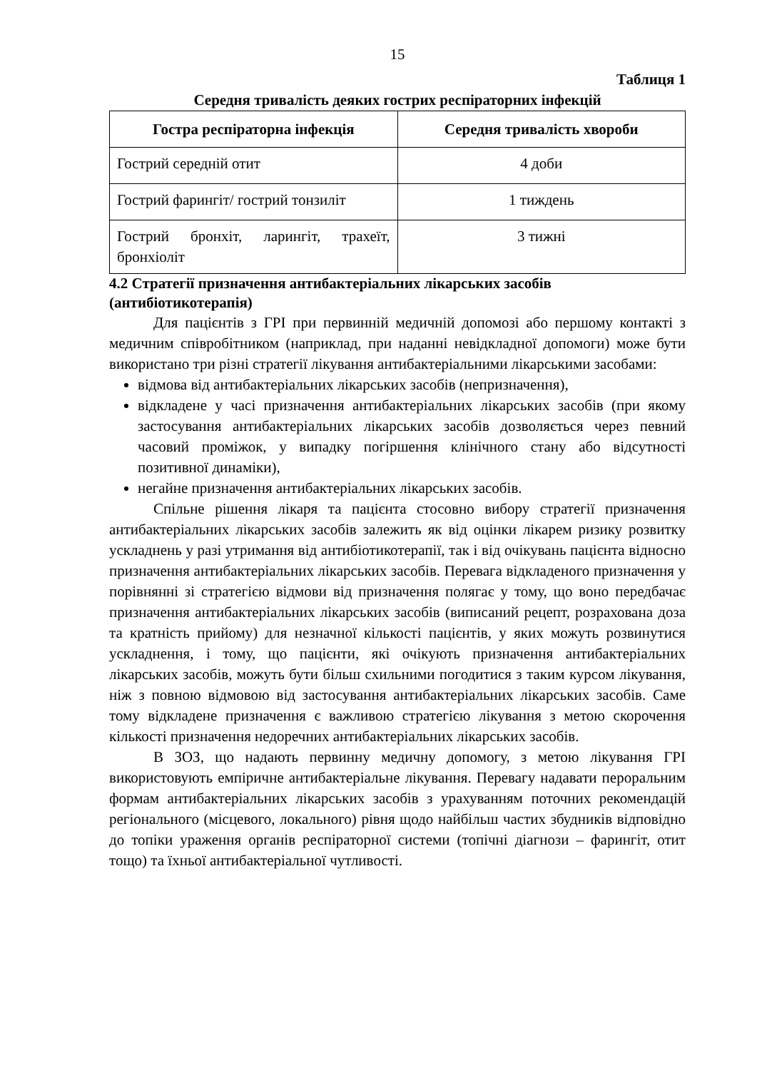15
Таблиця 1
Середня тривалість деяких гострих респіраторних інфекцій
| Гостра респіраторна інфекція | Середня тривалість хвороби |
| --- | --- |
| Гострий середній отит | 4 доби |
| Гострий фарингіт/ гострий тонзиліт | 1 тиждень |
| Гострий бронхіт, ларингіт, трахеїт, бронхіоліт | 3 тижні |
4.2 Стратегії призначення антибактеріальних лікарських засобів (антибіотикотерапія)
Для пацієнтів з ГРІ при первинній медичній допомозі або першому контакті з медичним співробітником (наприклад, при наданні невідкладної допомоги) може бути використано три різні стратегії лікування антибактеріальними лікарськими засобами:
відмова від антибактеріальних лікарських засобів (непризначення),
відкладене у часі призначення антибактеріальних лікарських засобів (при якому застосування антибактеріальних лікарських засобів дозволяється через певний часовий проміжок, у випадку погіршення клінічного стану або відсутності позитивної динаміки),
негайне призначення антибактеріальних лікарських засобів.
Спільне рішення лікаря та пацієнта стосовно вибору стратегії призначення антибактеріальних лікарських засобів залежить як від оцінки лікарем ризику розвитку ускладнень у разі утримання від антибіотикотерапії, так і від очікувань пацієнта відносно призначення антибактеріальних лікарських засобів. Перевага відкладеного призначення у порівнянні зі стратегією відмови від призначення полягає у тому, що воно передбачає призначення антибактеріальних лікарських засобів (виписаний рецепт, розрахована доза та кратність прийому) для незначної кількості пацієнтів, у яких можуть розвинутися ускладнення, і тому, що пацієнти, які очікують призначення антибактеріальних лікарських засобів, можуть бути більш схильними погодитися з таким курсом лікування, ніж з повною відмовою від застосування антибактеріальних лікарських засобів. Саме тому відкладене призначення є важливою стратегією лікування з метою скорочення кількості призначення недоречних антибактеріальних лікарських засобів.
В ЗОЗ, що надають первинну медичну допомогу, з метою лікування ГРІ використовують емпіричне антибактеріальне лікування. Перевагу надавати пероральним формам антибактеріальних лікарських засобів з урахуванням поточних рекомендацій регіонального (місцевого, локального) рівня щодо найбільш частих збудників відповідно до топіки ураження органів респіраторної системи (топічні діагнози – фарингіт, отит тощо) та їхньої антибактеріальної чутливості.